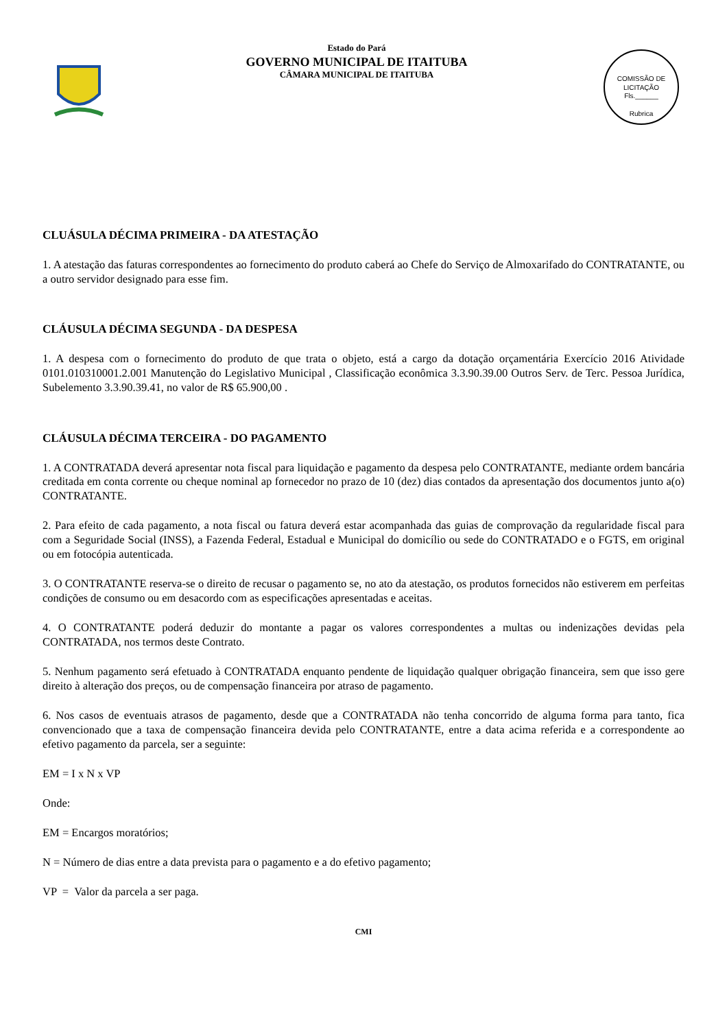Estado do Pará
GOVERNO MUNICIPAL DE ITAITUBA
CÂMARA MUNICIPAL DE ITAITUBA
COMISSÃO DE LICITAÇÃO
Fls.______
Rubrica
CLUÁSULA DÉCIMA PRIMEIRA - DA ATESTAÇÃO
1. A atestação das faturas correspondentes ao fornecimento do produto caberá ao Chefe do Serviço de Almoxarifado do CONTRATANTE, ou a outro servidor designado para esse fim.
CLÁUSULA DÉCIMA SEGUNDA - DA DESPESA
1. A despesa com o fornecimento do produto de que trata o objeto, está a cargo da dotação orçamentária Exercício 2016 Atividade 0101.010310001.2.001 Manutenção do Legislativo Municipal , Classificação econômica 3.3.90.39.00 Outros Serv. de Terc. Pessoa Jurídica, Subelemento 3.3.90.39.41, no valor de R$ 65.900,00 .
CLÁUSULA DÉCIMA TERCEIRA - DO PAGAMENTO
1. A CONTRATADA deverá apresentar nota fiscal para liquidação e pagamento da despesa pelo CONTRATANTE, mediante ordem bancária creditada em conta corrente ou cheque nominal ap fornecedor no prazo de 10 (dez) dias contados da apresentação dos documentos junto a(o) CONTRATANTE.
2. Para efeito de cada pagamento, a nota fiscal ou fatura deverá estar acompanhada das guias de comprovação da regularidade fiscal para com a Seguridade Social (INSS), a Fazenda Federal, Estadual e Municipal do domicílio ou sede do CONTRATADO e o FGTS, em original ou em fotocópia autenticada.
3. O CONTRATANTE reserva-se o direito de recusar o pagamento se, no ato da atestação, os produtos fornecidos não estiverem em perfeitas condições de consumo ou em desacordo com as especificações apresentadas e aceitas.
4. O CONTRATANTE poderá deduzir do montante a pagar os valores correspondentes a multas ou indenizações devidas pela CONTRATADA, nos termos deste Contrato.
5. Nenhum pagamento será efetuado à CONTRATADA enquanto pendente de liquidação qualquer obrigação financeira, sem que isso gere direito à alteração dos preços, ou de compensação financeira por atraso de pagamento.
6. Nos casos de eventuais atrasos de pagamento, desde que a CONTRATADA não tenha concorrido de alguma forma para tanto, fica convencionado que a taxa de compensação financeira devida pelo CONTRATANTE, entre a data acima referida e a correspondente ao efetivo pagamento da parcela, ser a seguinte:
EM = I x N x VP
Onde:
EM = Encargos moratórios;
N = Número de dias entre a data prevista para o pagamento e a do efetivo pagamento;
VP = Valor da parcela a ser paga.
CMI